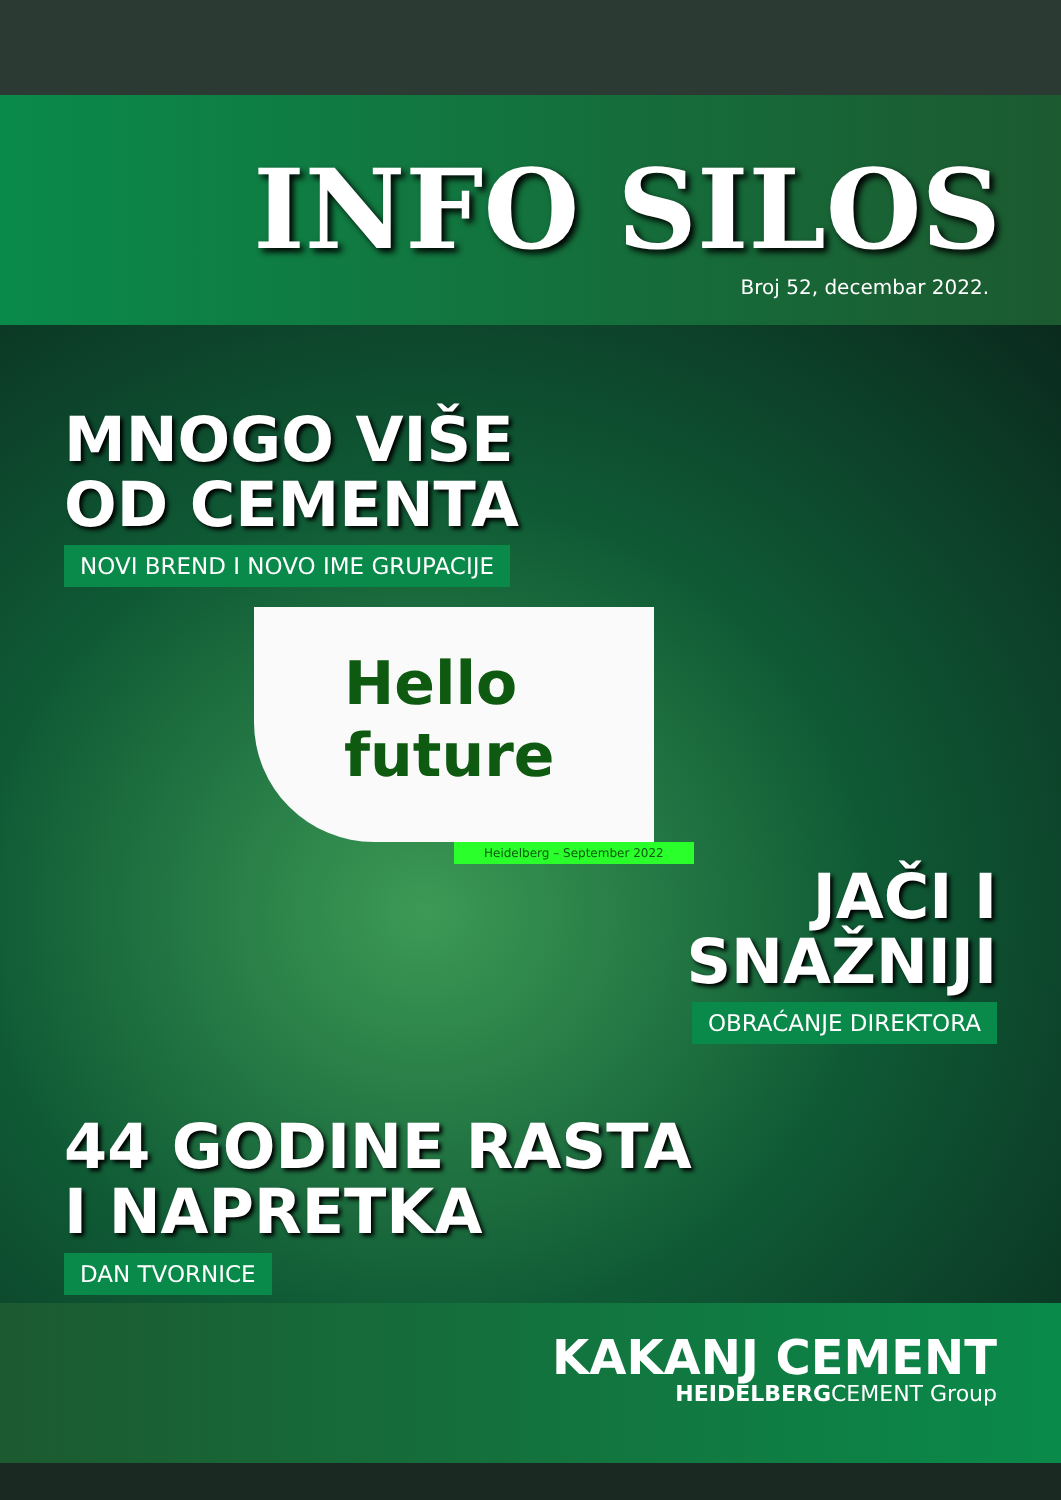INFO SILOS
Broj 52, decembar 2022.
MNOGO VIŠE
OD CEMENTA
NOVI BREND I NOVO IME GRUPACIJE
Hello
future
Heidelberg – September 2022
JAČI I
SNAŽNIJI
OBRAĆANJE DIREKTORA
44 GODINE RASTA
I NAPRETKA
DAN TVORNICE
KAKANJ CEMENT
HEIDELBERGCEMENT Group